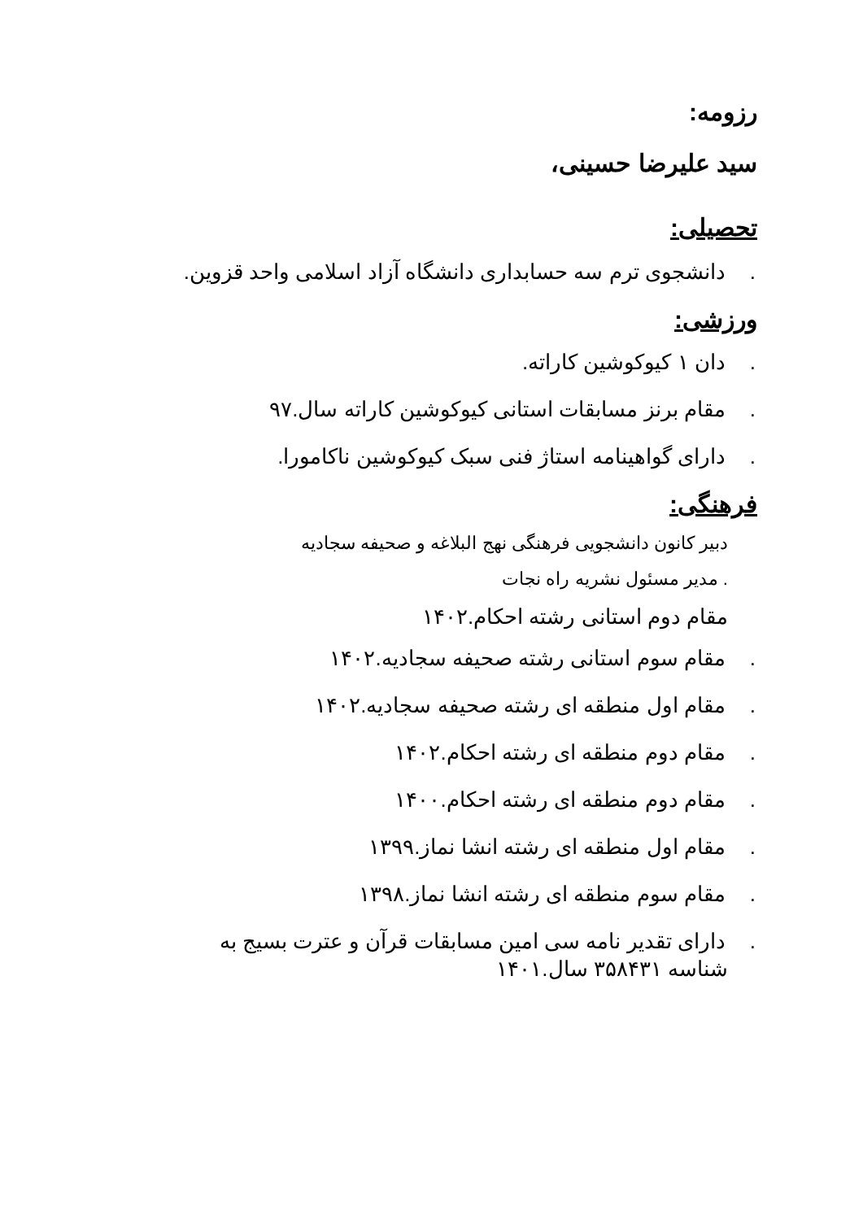رزومه:
سید علیرضا حسینی،
تحصیلی:
. دانشجوی ترم سه حسابداری دانشگاه آزاد اسلامی واحد قزوین.
ورزشی:
. دان ۱ کیوکوشین کاراته.
. مقام برنز مسابقات استانی کیوکوشین کاراته سال.۹۷
. دارای گواهینامه استاژ فنی سبک کیوکوشین ناکامورا.
فرهنگی:
دبیر کانون دانشجویی فرهنگی نهج البلاغه و صحیفه سجادیه
. مدیر مسئول نشریه راه نجات
مقام دوم استانی رشته احکام.۱۴۰۲
. مقام سوم استانی رشته صحیفه سجادیه.۱۴۰۲
. مقام اول منطقه ای رشته صحیفه سجادیه.۱۴۰۲
. مقام دوم منطقه ای رشته احکام.۱۴۰۲
. مقام دوم منطقه ای رشته احکام.۱۴۰۰
. مقام اول منطقه ای رشته انشا نماز.۱۳۹۹
. مقام سوم منطقه ای رشته انشا نماز.۱۳۹۸
. دارای تقدیر نامه سی امین مسابقات قرآن و عترت بسیج به شناسه ۳۵۸۴۳۱ سال.۱۴۰۱